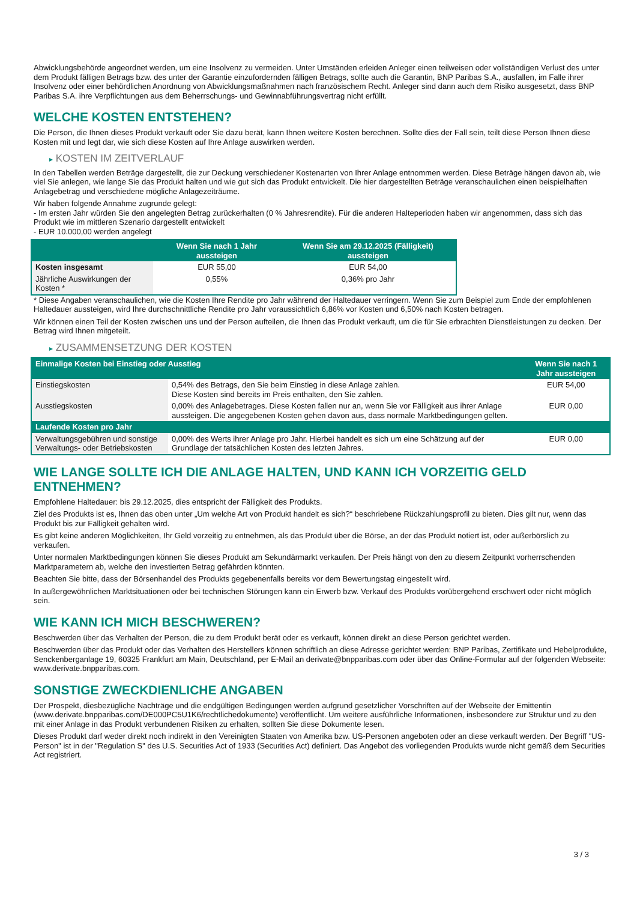Abwicklungsbehörde angeordnet werden, um eine Insolvenz zu vermeiden. Unter Umständen erleiden Anleger einen teilweisen oder vollständigen Verlust des unter dem Produkt fälligen Betrags bzw. des unter der Garantie einzufordernden fälligen Betrags, sollte auch die Garantin, BNP Paribas S.A., ausfallen, im Falle ihrer Insolvenz oder einer behördlichen Anordnung von Abwicklungsmaßnahmen nach französischem Recht. Anleger sind dann auch dem Risiko ausgesetzt, dass BNP Paribas S.A. ihre Verpflichtungen aus dem Beherrschungs- und Gewinnabführungsvertrag nicht erfüllt.
WELCHE KOSTEN ENTSTEHEN?
Die Person, die Ihnen dieses Produkt verkauft oder Sie dazu berät, kann Ihnen weitere Kosten berechnen. Sollte dies der Fall sein, teilt diese Person Ihnen diese Kosten mit und legt dar, wie sich diese Kosten auf Ihre Anlage auswirken werden.
▸ KOSTEN IM ZEITVERLAUF
In den Tabellen werden Beträge dargestellt, die zur Deckung verschiedener Kostenarten von Ihrer Anlage entnommen werden. Diese Beträge hängen davon ab, wie viel Sie anlegen, wie lange Sie das Produkt halten und wie gut sich das Produkt entwickelt. Die hier dargestellten Beträge veranschaulichen einen beispielhaften Anlagebetrag und verschiedene mögliche Anlagezeiträume.
Wir haben folgende Annahme zugrunde gelegt:
- Im ersten Jahr würden Sie den angelegten Betrag zurückerhalten (0 % Jahresrendite). Für die anderen Halteperioden haben wir angenommen, dass sich das Produkt wie im mittleren Szenario dargestellt entwickelt
- EUR 10.000,00 werden angelegt
| | Wenn Sie nach 1 Jahr aussteigen | Wenn Sie am 29.12.2025 (Fälligkeit) aussteigen |
| --- | --- | --- |
| Kosten insgesamt | EUR 55,00 | EUR 54,00 |
| Jährliche Auswirkungen der Kosten * | 0,55% | 0,36% pro Jahr |
* Diese Angaben veranschaulichen, wie die Kosten Ihre Rendite pro Jahr während der Haltedauer verringern. Wenn Sie zum Beispiel zum Ende der empfohlenen Haltedauer aussteigen, wird Ihre durchschnittliche Rendite pro Jahr voraussichtlich 6,86% vor Kosten und 6,50% nach Kosten betragen.
Wir können einen Teil der Kosten zwischen uns und der Person aufteilen, die Ihnen das Produkt verkauft, um die für Sie erbrachten Dienstleistungen zu decken. Der Betrag wird Ihnen mitgeteilt.
▸ ZUSAMMENSETZUNG DER KOSTEN
| Einmalige Kosten bei Einstieg oder Ausstieg | | Wenn Sie nach 1 Jahr aussteigen |
| --- | --- | --- |
| Einstiegskosten | 0,54% des Betrags, den Sie beim Einstieg in diese Anlage zahlen. Diese Kosten sind bereits im Preis enthalten, den Sie zahlen. | EUR 54,00 |
| Ausstiegskosten | 0,00% des Anlagebetrages. Diese Kosten fallen nur an, wenn Sie vor Fälligkeit aus ihrer Anlage aussteigen. Die angegebenen Kosten gehen davon aus, dass normale Marktbedingungen gelten. | EUR 0,00 |
| Laufende Kosten pro Jahr | | |
| Verwaltungsgebühren und sonstige Verwaltungs- oder Betriebskosten | 0,00% des Werts ihrer Anlage pro Jahr. Hierbei handelt es sich um eine Schätzung auf der Grundlage der tatsächlichen Kosten des letzten Jahres. | EUR 0,00 |
WIE LANGE SOLLTE ICH DIE ANLAGE HALTEN, UND KANN ICH VORZEITIG GELD ENTNEHMEN?
Empfohlene Haltedauer: bis 29.12.2025, dies entspricht der Fälligkeit des Produkts.
Ziel des Produkts ist es, Ihnen das oben unter „Um welche Art von Produkt handelt es sich?“ beschriebene Rückzahlungsprofil zu bieten. Dies gilt nur, wenn das Produkt bis zur Fälligkeit gehalten wird.
Es gibt keine anderen Möglichkeiten, Ihr Geld vorzeitig zu entnehmen, als das Produkt über die Börse, an der das Produkt notiert ist, oder außerbörslich zu verkaufen.
Unter normalen Marktbedingungen können Sie dieses Produkt am Sekundärmarkt verkaufen. Der Preis hängt von den zu diesem Zeitpunkt vorherrschenden Marktparametern ab, welche den investierten Betrag gefährden könnten.
Beachten Sie bitte, dass der Börsenhandel des Produkts gegebenenfalls bereits vor dem Bewertungstag eingestellt wird.
In außergewöhnlichen Marktsituationen oder bei technischen Störungen kann ein Erwerb bzw. Verkauf des Produkts vorübergehend erschwert oder nicht möglich sein.
WIE KANN ICH MICH BESCHWEREN?
Beschwerden über das Verhalten der Person, die zu dem Produkt berät oder es verkauft, können direkt an diese Person gerichtet werden.
Beschwerden über das Produkt oder das Verhalten des Herstellers können schriftlich an diese Adresse gerichtet werden: BNP Paribas, Zertifikate und Hebelprodukte, Senckenberganlage 19, 60325 Frankfurt am Main, Deutschland, per E-Mail an derivate@bnpparibas.com oder über das Online-Formular auf der folgenden Webseite: www.derivate.bnpparibas.com.
SONSTIGE ZWECKDIENLICHE ANGABEN
Der Prospekt, diesbezügliche Nachträge und die endgültigen Bedingungen werden aufgrund gesetzlicher Vorschriften auf der Webseite der Emittentin (www.derivate.bnpparibas.com/DE000PC5U1K6/rechtlichedokumente) veröffentlicht. Um weitere ausführliche Informationen, insbesondere zur Struktur und zu den mit einer Anlage in das Produkt verbundenen Risiken zu erhalten, sollten Sie diese Dokumente lesen.
Dieses Produkt darf weder direkt noch indirekt in den Vereinigten Staaten von Amerika bzw. US-Personen angeboten oder an diese verkauft werden. Der Begriff "US-Person" ist in der "Regulation S" des U.S. Securities Act of 1933 (Securities Act) definiert. Das Angebot des vorliegenden Produkts wurde nicht gemäß dem Securities Act registriert.
3 / 3